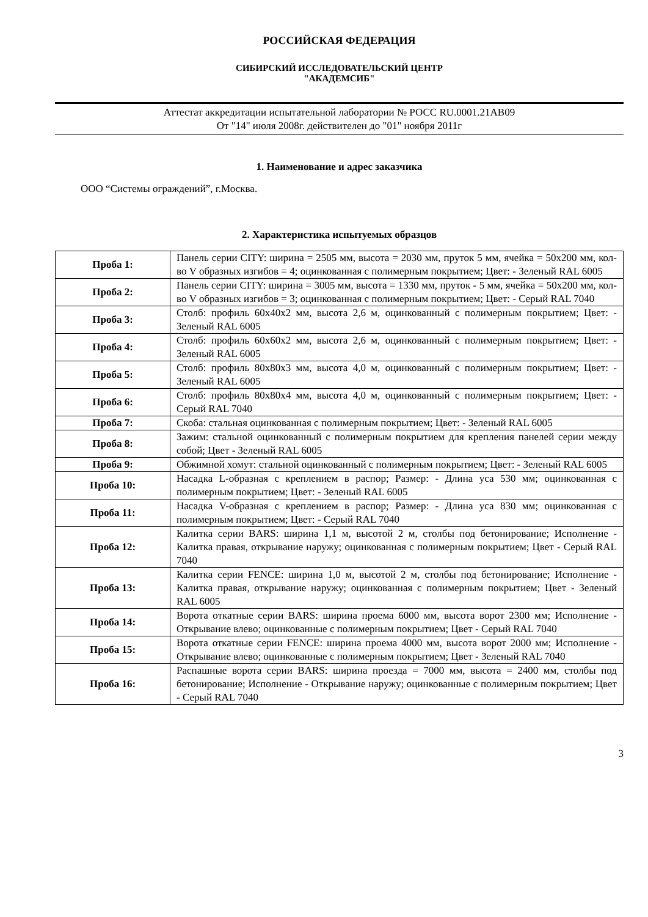РОССИЙСКАЯ ФЕДЕРАЦИЯ
СИБИРСКИЙ ИССЛЕДОВАТЕЛЬСКИЙ ЦЕНТР
"АКАДЕМСИБ"
Аттестат аккредитации испытательной лаборатории № РОСС RU.0001.21АВ09
От "14" июля 2008г. действителен до "01" ноября 2011г
1. Наименование и адрес заказчика
ООО “Системы ограждений”, г.Москва.
2. Характеристика испытуемых образцов
| Проба 1: | Панель серии CITY: ширина = 2505 мм, высота = 2030 мм, пруток 5 мм, ячейка = 50x200 мм, кол-во V образных изгибов = 4; оцинкованная с полимерным покрытием; Цвет: - Зеленый RAL 6005 |
| Проба 2: | Панель серии CITY: ширина = 3005 мм, высота = 1330 мм, пруток - 5 мм, ячейка = 50x200 мм, кол-во V образных изгибов = 3; оцинкованная с полимерным покрытием; Цвет: - Серый RAL 7040 |
| Проба 3: | Столб: профиль 60x40x2 мм, высота 2,6 м, оцинкованный с полимерным покрытием; Цвет: - Зеленый RAL 6005 |
| Проба 4: | Столб: профиль 60x60x2 мм, высота 2,6 м, оцинкованный с полимерным покрытием; Цвет: - Зеленый RAL 6005 |
| Проба 5: | Столб: профиль 80x80x3 мм, высота 4,0 м, оцинкованный с полимерным покрытием; Цвет: - Зеленый RAL 6005 |
| Проба 6: | Столб: профиль 80x80x4 мм, высота 4,0 м, оцинкованный с полимерным покрытием; Цвет: - Серый RAL 7040 |
| Проба 7: | Скоба: стальная оцинкованная с полимерным покрытием; Цвет: - Зеленый RAL 6005 |
| Проба 8: | Зажим: стальной оцинкованный с полимерным покрытием для крепления панелей серии между собой; Цвет - Зеленый RAL 6005 |
| Проба 9: | Обжимной хомут: стальной оцинкованный с полимерным покрытием; Цвет: - Зеленый RAL 6005 |
| Проба 10: | Насадка L-образная с креплением в распор; Размер: - Длина уса 530 мм; оцинкованная с полимерным покрытием; Цвет: - Зеленый RAL 6005 |
| Проба 11: | Насадка V-образная с креплением в распор; Размер: - Длина уса 830 мм; оцинкованная с полимерным покрытием; Цвет: - Серый RAL 7040 |
| Проба 12: | Калитка серии BARS: ширина 1,1 м, высотой 2 м, столбы под бетонирование; Исполнение - Калитка правая, открывание наружу; оцинкованная с полимерным покрытием; Цвет - Серый RAL 7040 |
| Проба 13: | Калитка серии FENCE: ширина 1,0 м, высотой 2 м, столбы под бетонирование; Исполнение - Калитка правая, открывание наружу; оцинкованная с полимерным покрытием; Цвет - Зеленый RAL 6005 |
| Проба 14: | Ворота откатные серии BARS: ширина проема 6000 мм, высота ворот 2300 мм; Исполнение - Открывание влево; оцинкованные с полимерным покрытием; Цвет - Серый RAL 7040 |
| Проба 15: | Ворота откатные серии FENCE: ширина проема 4000 мм, высота ворот 2000 мм; Исполнение - Открывание влево; оцинкованные с полимерным покрытием; Цвет - Зеленый RAL 7040 |
| Проба 16: | Распашные ворота серии BARS: ширина проезда = 7000 мм, высота = 2400 мм, столбы под бетонирование; Исполнение - Открывание наружу; оцинкованные с полимерным покрытием; Цвет - Серый RAL 7040 |
3